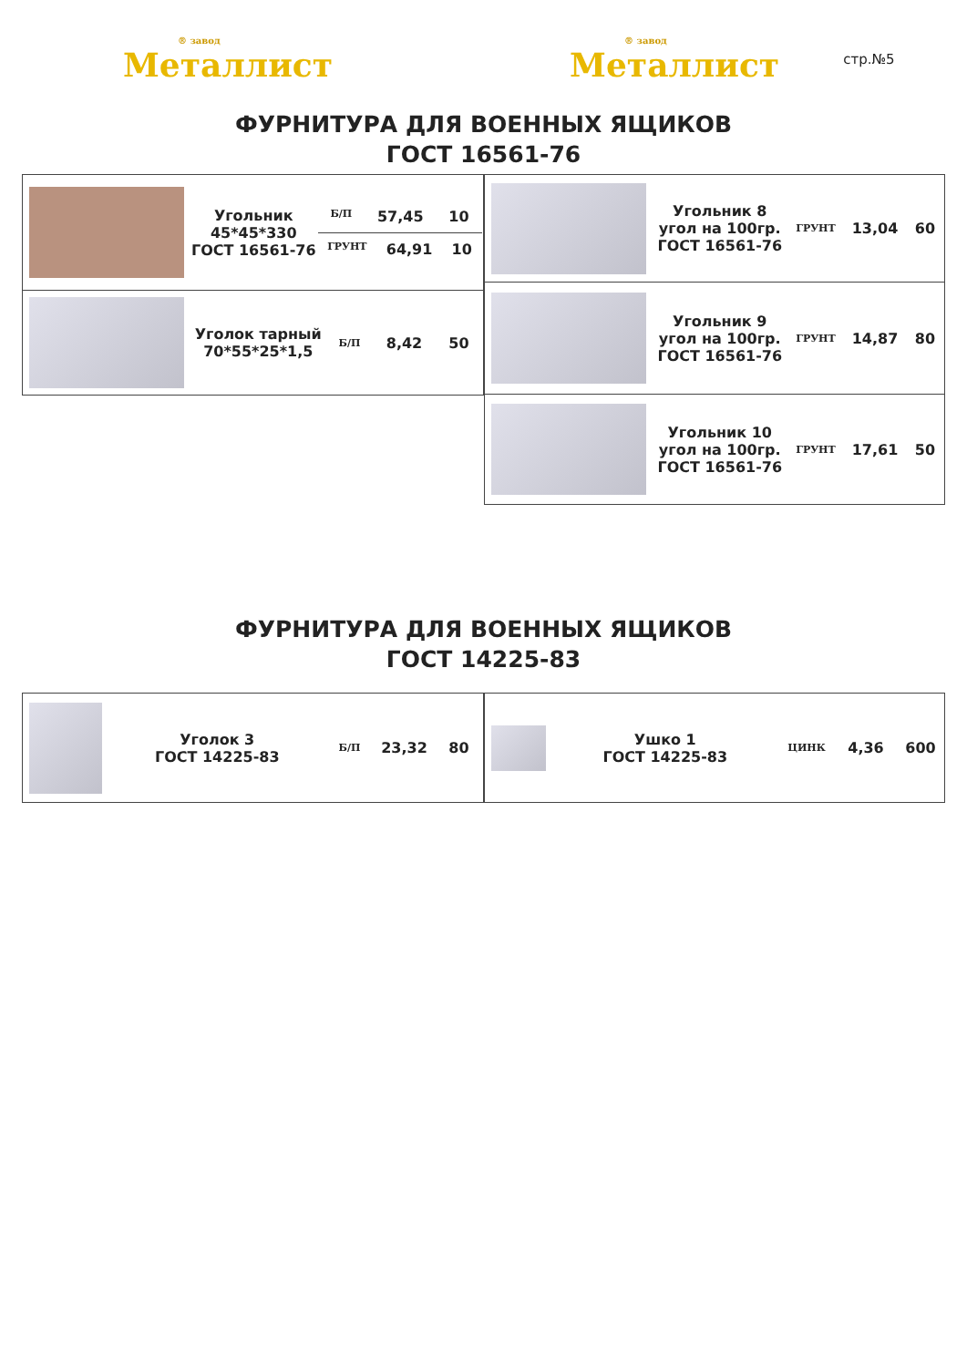® завод
Металлист
® завод
Металлист
стр.№5
ФУРНИТУРА ДЛЯ ВОЕННЫХ ЯЩИКОВ
ГОСТ 16561-76
| Угольник 45*45*330 ГОСТ 16561-76 Б/П 57,45 10 ГРУНТ 64,91 10 |
| Уголок тарный 70*55*25*1,5 Б/П 8,42 50 |
| Угольник 8 угол на 100гр. ГОСТ 16561-76 ГРУНТ 13,04 60 |
| Угольник 9 угол на 100гр. ГОСТ 16561-76 ГРУНТ 14,87 80 |
| Угольник 10 угол на 100гр. ГОСТ 16561-76 ГРУНТ 17,61 50 |
ФУРНИТУРА ДЛЯ ВОЕННЫХ ЯЩИКОВ
ГОСТ 14225-83
| Уголок 3 ГОСТ 14225-83 Б/П 23,32 80 |
| Ушко 1 ГОСТ 14225-83 ЦИНК 4,36 600 |